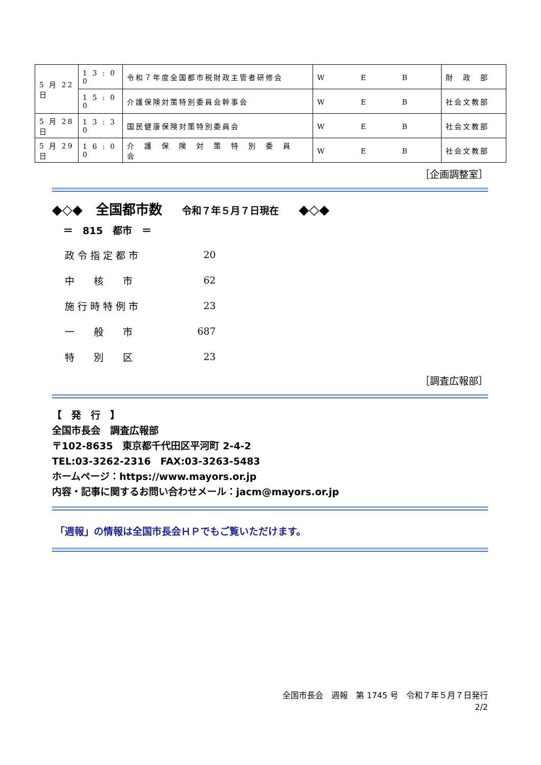| 5 月 22 日 | 1 3 : 0 0 | 令和７年度全国都市税財政主管者研修会 | W E B | 財 政 部 |
| | 1 5 : 0 0 | 介護保険対策特別委員会幹事会 | W E B | 社会文教部 |
| 5 月 28 日 | 1 3 : 3 0 | 国民健康保険対策特別委員会 | W E B | 社会文教部 |
| 5 月 29 日 | 1 6 : 0 0 | 介 護 保 険 対 策 特 別 委 員 会 | W E B | 社会文教部 |
［企画調整室］
◆◇◆　全国都市数 令和７年５月７日現在 ◆◇◆
＝　815　都市　＝
| 政 令 指 定 都 市 | 20 |
| 中 核 市 | 62 |
| 施 行 時 特 例 市 | 23 |
| 一 般 市 | 687 |
| 特 別 区 | 23 |
［調査広報部］
【　発　行　】
全国市長会　調査広報部
〒102-8635　東京都千代田区平河町 2-4-2
TEL:03-3262-2316　FAX:03-3263-5483
ホームページ：https://www.mayors.or.jp
内容・記事に関するお問い合わせメール：jacm@mayors.or.jp
「週報」の情報は全国市長会ＨＰでもご覧いただけます。
全国市長会　週報　第 1745 号　令和７年５月７日発行
2/2